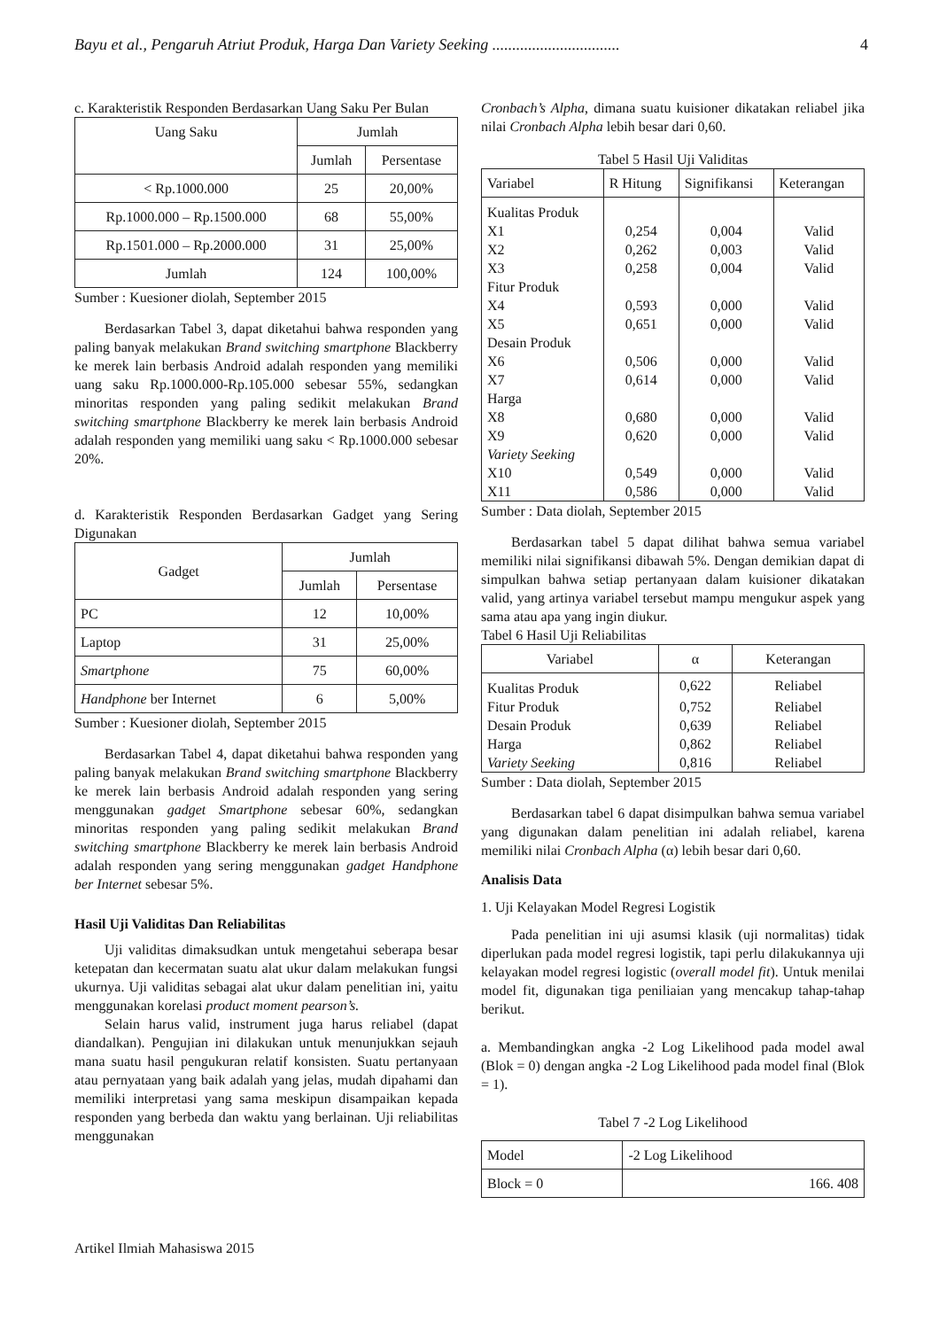Bayu et al., Pengaruh Atriut Produk, Harga Dan Variety Seeking ................................ 4
c. Karakteristik Responden Berdasarkan Uang Saku Per Bulan
| Uang Saku | Jumlah | |
| --- | --- | --- |
| | Jumlah | Persentase |
| < Rp.1000.000 | 25 | 20,00% |
| Rp.1000.000 – Rp.1500.000 | 68 | 55,00% |
| Rp.1501.000 – Rp.2000.000 | 31 | 25,00% |
| Jumlah | 124 | 100,00% |
Sumber : Kuesioner diolah, September 2015
Berdasarkan Tabel 3, dapat diketahui bahwa responden yang paling banyak melakukan Brand switching smartphone Blackberry ke merek lain berbasis Android adalah responden yang memiliki uang saku Rp.1000.000-Rp.105.000 sebesar 55%, sedangkan minoritas responden yang paling sedikit melakukan Brand switching smartphone Blackberry ke merek lain berbasis Android adalah responden yang memiliki uang saku < Rp.1000.000 sebesar 20%.
d. Karakteristik Responden Berdasarkan Gadget yang Sering Digunakan
| Gadget | Jumlah | |
| --- | --- | --- |
| | Jumlah | Persentase |
| PC | 12 | 10,00% |
| Laptop | 31 | 25,00% |
| Smartphone | 75 | 60,00% |
| Handphone ber Internet | 6 | 5,00% |
Sumber : Kuesioner diolah, September 2015
Berdasarkan Tabel 4, dapat diketahui bahwa responden yang paling banyak melakukan Brand switching smartphone Blackberry ke merek lain berbasis Android adalah responden yang sering menggunakan gadget Smartphone sebesar 60%, sedangkan minoritas responden yang paling sedikit melakukan Brand switching smartphone Blackberry ke merek lain berbasis Android adalah responden yang sering menggunakan gadget Handphone ber Internet sebesar 5%.
Hasil Uji Validitas Dan Reliabilitas
Uji validitas dimaksudkan untuk mengetahui seberapa besar ketepatan dan kecermatan suatu alat ukur dalam melakukan fungsi ukurnya. Uji validitas sebagai alat ukur dalam penelitian ini, yaitu menggunakan korelasi product moment pearson’s.
Selain harus valid, instrument juga harus reliabel (dapat diandalkan). Pengujian ini dilakukan untuk menunjukkan sejauh mana suatu hasil pengukuran relatif konsisten. Suatu pertanyaan atau pernyataan yang baik adalah yang jelas, mudah dipahami dan memiliki interpretasi yang sama meskipun disampaikan kepada responden yang berbeda dan waktu yang berlainan. Uji reliabilitas menggunakan
Cronbach’s Alpha, dimana suatu kuisioner dikatakan reliabel jika nilai Cronbach Alpha lebih besar dari 0,60.
Tabel 5 Hasil Uji Validitas
| Variabel | R Hitung | Signifikansi | Keterangan |
| Kualitas Produk | | | |
| X1 | 0,254 | 0,004 | Valid |
| X2 | 0,262 | 0,003 | Valid |
| X3 | 0,258 | 0,004 | Valid |
| Fitur Produk | | | |
| X4 | 0,593 | 0,000 | Valid |
| X5 | 0,651 | 0,000 | Valid |
| Desain Produk | | | |
| X6 | 0,506 | 0,000 | Valid |
| X7 | 0,614 | 0,000 | Valid |
| Harga | | | |
| X8 | 0,680 | 0,000 | Valid |
| X9 | 0,620 | 0,000 | Valid |
| Variety Seeking | | | |
| X10 | 0,549 | 0,000 | Valid |
| X11 | 0,586 | 0,000 | Valid |
Sumber : Data diolah, September 2015
Berdasarkan tabel 5 dapat dilihat bahwa semua variabel memiliki nilai signifikansi dibawah 5%. Dengan demikian dapat di simpulkan bahwa setiap pertanyaan dalam kuisioner dikatakan valid, yang artinya variabel tersebut mampu mengukur aspek yang sama atau apa yang ingin diukur.
Tabel 6 Hasil Uji Reliabilitas
| Variabel | α | Keterangan |
| Kualitas Produk | 0,622 | Reliabel |
| Fitur Produk | 0,752 | Reliabel |
| Desain Produk | 0,639 | Reliabel |
| Harga | 0,862 | Reliabel |
| Variety Seeking | 0,816 | Reliabel |
Sumber : Data diolah, September 2015
Berdasarkan tabel 6 dapat disimpulkan bahwa semua variabel yang digunakan dalam penelitian ini adalah reliabel, karena memiliki nilai Cronbach Alpha (α) lebih besar dari 0,60.
Analisis Data
1. Uji Kelayakan Model Regresi Logistik
Pada penelitian ini uji asumsi klasik (uji normalitas) tidak diperlukan pada model regresi logistik, tapi perlu dilakukannya uji kelayakan model regresi logistic (overall model fit). Untuk menilai model fit, digunakan tiga peniliaian yang mencakup tahap-tahap berikut.
a. Membandingkan angka -2 Log Likelihood pada model awal (Blok = 0) dengan angka -2 Log Likelihood pada model final (Blok = 1).
Tabel 7 -2 Log Likelihood
| Model | -2 Log Likelihood |
| Block = 0 | 166. 408 |
Artikel Ilmiah Mahasiswa 2015